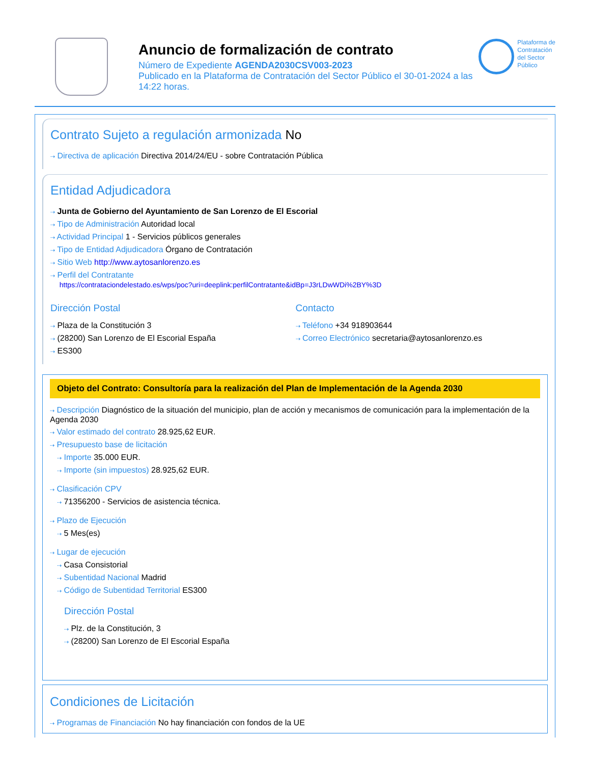Anuncio de formalización de contrato
Número de Expediente AGENDA2030CSV003-2023
Publicado en la Plataforma de Contratación del Sector Público el 30-01-2024 a las 14:22 horas.
Plataforma de
Contratación
del Sector
Público
Contrato Sujeto a regulación armonizada No
⇢ Directiva de aplicación Directiva 2014/24/EU - sobre Contratación Pública
Entidad Adjudicadora
⇢ Junta de Gobierno del Ayuntamiento de San Lorenzo de El Escorial
⇢ Tipo de Administración Autoridad local
⇢ Actividad Principal 1 - Servicios públicos generales
⇢ Tipo de Entidad Adjudicadora Órgano de Contratación
⇢ Sitio Web http://www.aytosanlorenzo.es
⇢ Perfil del Contratante
https://contrataciondelestado.es/wps/poc?uri=deeplink:perfilContratante&idBp=J3rLDwWDi%2BY%3D
Dirección Postal
⇢ Plaza de la Constitución 3
⇢ (28200) San Lorenzo de El Escorial España
⇢ ES300
Contacto
⇢ Teléfono +34 918903644
⇢ Correo Electrónico secretaria@aytosanlorenzo.es
Objeto del Contrato: Consultoría para la realización del Plan de Implementación de la Agenda 2030
⇢ Descripción Diagnóstico de la situación del municipio, plan de acción y mecanismos de comunicación para la implementación de la Agenda 2030
⇢ Valor estimado del contrato 28.925,62 EUR.
⇢ Presupuesto base de licitación
⇢ Importe 35.000 EUR.
⇢ Importe (sin impuestos) 28.925,62 EUR.
⇢ Clasificación CPV
⇢ 71356200 - Servicios de asistencia técnica.
⇢ Plazo de Ejecución
⇢ 5 Mes(es)
⇢ Lugar de ejecución
⇢ Casa Consistorial
⇢ Subentidad Nacional Madrid
⇢ Código de Subentidad Territorial ES300
Dirección Postal
⇢ Plz. de la Constitución, 3
⇢ (28200) San Lorenzo de El Escorial España
Condiciones de Licitación
⇢ Programas de Financiación No hay financiación con fondos de la UE